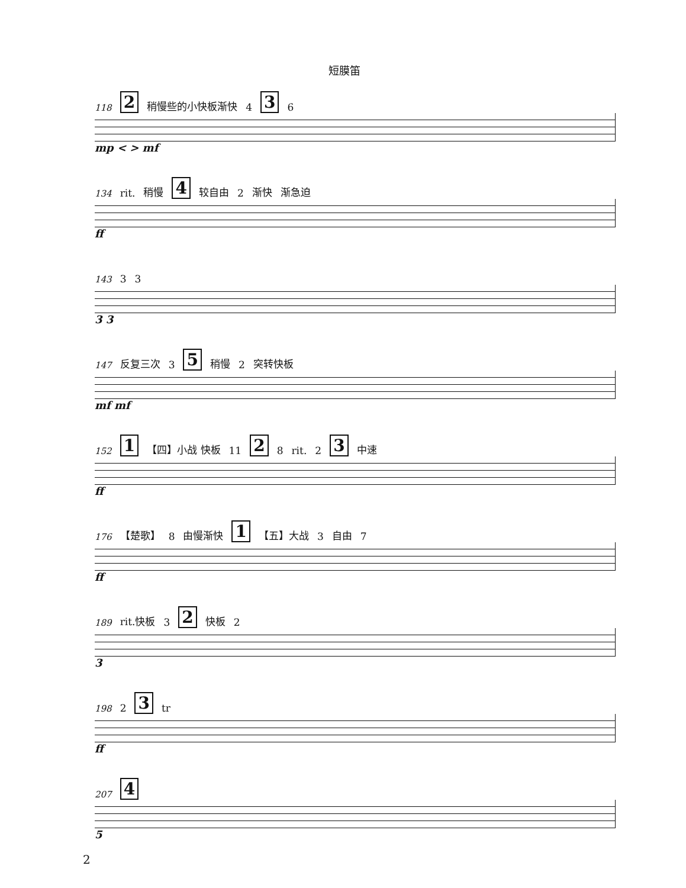短膜笛
118 2 稍慢些的小快板渐快 4 3 6
mp < > mf
134 rit. 稍慢 4 较自由 2 渐快 渐急迫
ff
143 3 3
3 3
147 反复三次 3 5 稍慢 2 突转快板
mf mf
152 1 【四】小战 快板 11 2 8 rit. 2 3 中速
ff
176 【楚歌】 8 由慢渐快 1 【五】大战 3 自由 7
ff
189 rit.快板 3 2 快板 2
3
198 2 3 tr
ff
207 4
5
2